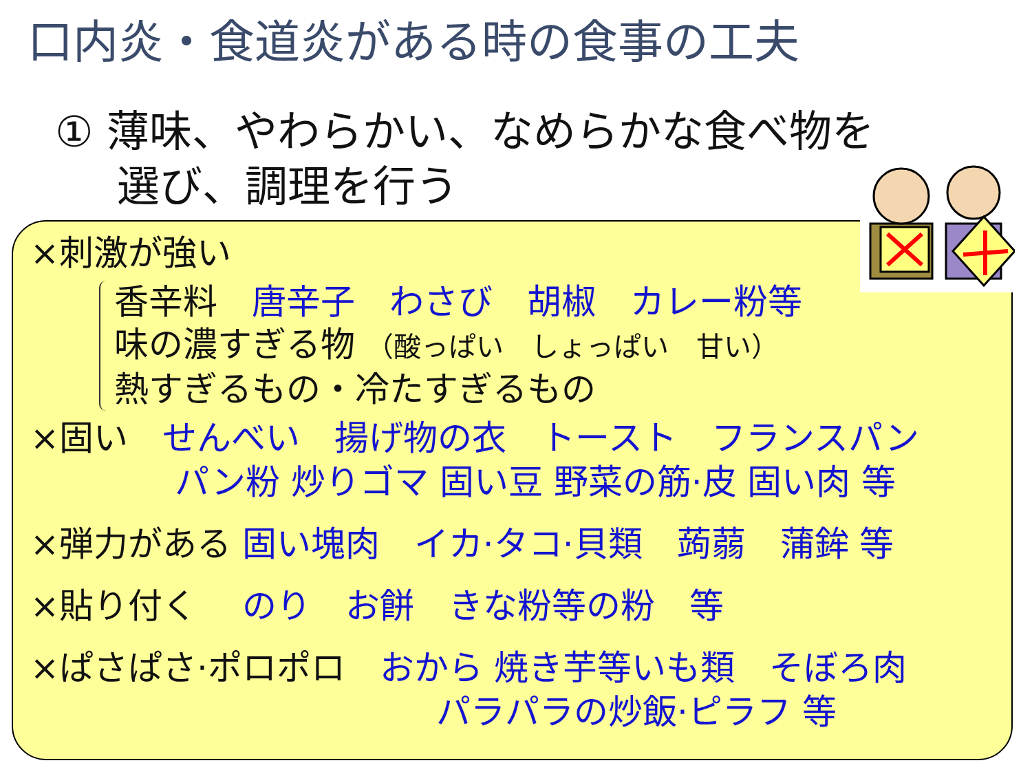口内炎・食道炎がある時の食事の工夫
① 薄味、やわらかい、なめらかな食べ物を
選び、調理を行う
×刺激が強い
香辛料　唐辛子　わさび　胡椒　カレー粉等
味の濃すぎる物 （酸っぱい　しょっぱい　甘い）
熱すぎるもの・冷たすぎるもの
×固い　せんべい　揚げ物の衣　トースト　フランスパン
パン粉 炒りゴマ 固い豆 野菜の筋·皮 固い肉 等
×弾力がある 固い塊肉　イカ·タコ·貝類　蒟蒻　蒲鉾 等
×貼り付く　 のり　お餅　きな粉等の粉　等
×ぱさぱさ·ポロポロ　おから 焼き芋等いも類　そぼろ肉
パラパラの炒飯·ピラフ 等